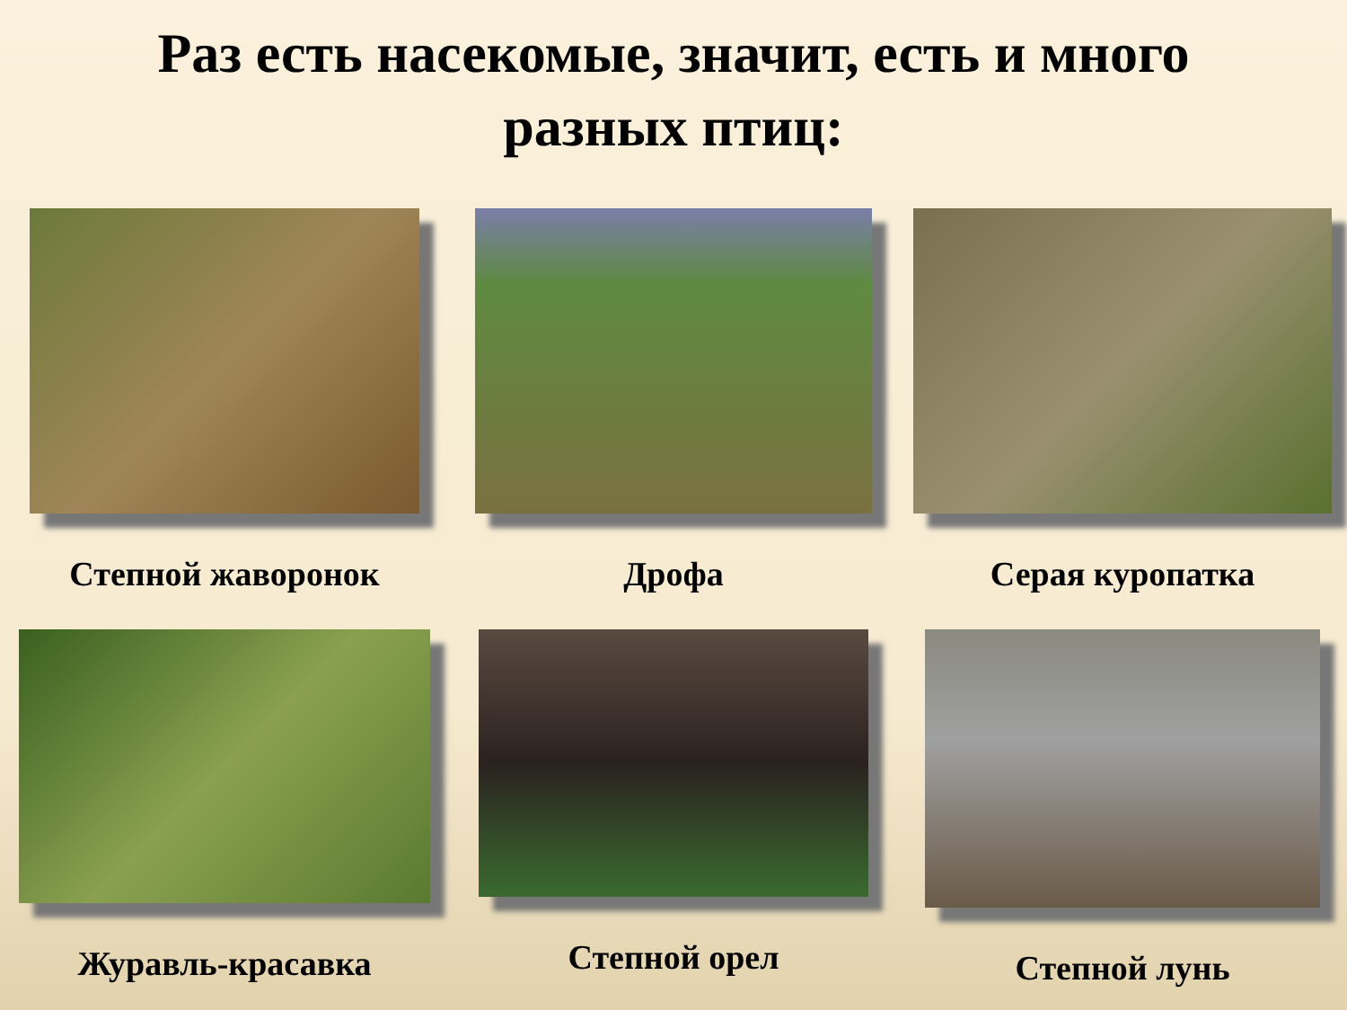Раз есть насекомые, значит, есть и много
разных птиц:
Степной жаворонок
Дрофа
Серая куропатка
Журавль-красавка
Степной орел
Степной лунь